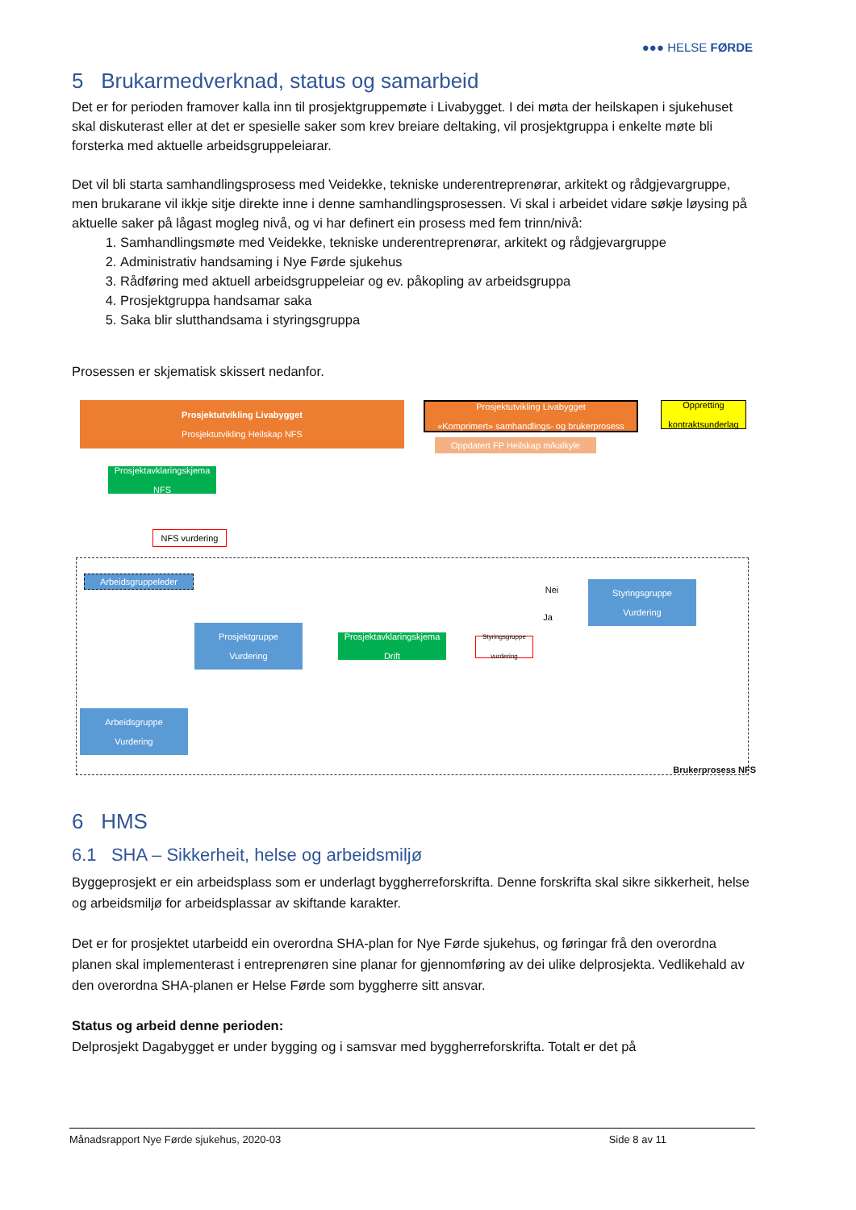●●● HELSE FØRDE
5 Brukarmedverknad, status og samarbeid
Det er for perioden framover kalla inn til prosjektgruppemøte i Livabygget. I dei møta der heilskapen i sjukehuset skal diskuterast eller at det er spesielle saker som krev breiare deltaking, vil prosjektgruppa i enkelte møte bli forsterka med aktuelle arbeidsgruppeleiarar.
Det vil bli starta samhandlingsprosess med Veidekke, tekniske underentreprenørar, arkitekt og rådgjevargruppe, men brukarane vil ikkje sitje direkte inne i denne samhandlingsprosessen. Vi skal i arbeidet vidare søkje løysing på aktuelle saker på lågast mogleg nivå, og vi har definert ein prosess med fem trinn/nivå:
1. Samhandlingsmøte med Veidekke, tekniske underentreprenørar, arkitekt og rådgjevargruppe
2. Administrativ handsaming i Nye Førde sjukehus
3. Rådføring med aktuell arbeidsgruppeleiar og ev. påkopling av arbeidsgruppa
4. Prosjektgruppa handsamar saka
5. Saka blir slutthandsama i styringsgruppa
Prosessen er skjematisk skissert nedanfor.
Prosjektutvikling Livabygget
Prosjektutvikling Heilskap NFS
Prosjektutvikling Livabygget
«Komprimert» samhandlings- og brukerprosess
Oppretting
kontraktsunderlag
Oppdatert FP Heilskap m/kalkyle
Prosjektavklaringskjema
NFS
NFS vurdering
Arbeidsgruppeleder
Nei
Styringsgruppe
Vurdering
Ja
Prosjektgruppe
Vurdering
Prosjektavklaringskjema
Drift
Styringsgruppe
vurdering
Arbeidsgruppe
Vurdering
Brukerprosess NFS
6 HMS
6.1 SHA – Sikkerheit, helse og arbeidsmiljø
Byggeprosjekt er ein arbeidsplass som er underlagt byggherreforskrifta. Denne forskrifta skal sikre sikkerheit, helse og arbeidsmiljø for arbeidsplassar av skiftande karakter.
Det er for prosjektet utarbeidd ein overordna SHA-plan for Nye Førde sjukehus, og føringar frå den overordna planen skal implementerast i entreprenøren sine planar for gjennomføring av dei ulike delprosjekta. Vedlikehald av den overordna SHA-planen er Helse Førde som byggherre sitt ansvar.
Status og arbeid denne perioden:
Delprosjekt Dagabygget er under bygging og i samsvar med byggherreforskrifta. Totalt er det på
Månadsrapport Nye Førde sjukehus, 2020-03 Side 8 av 11